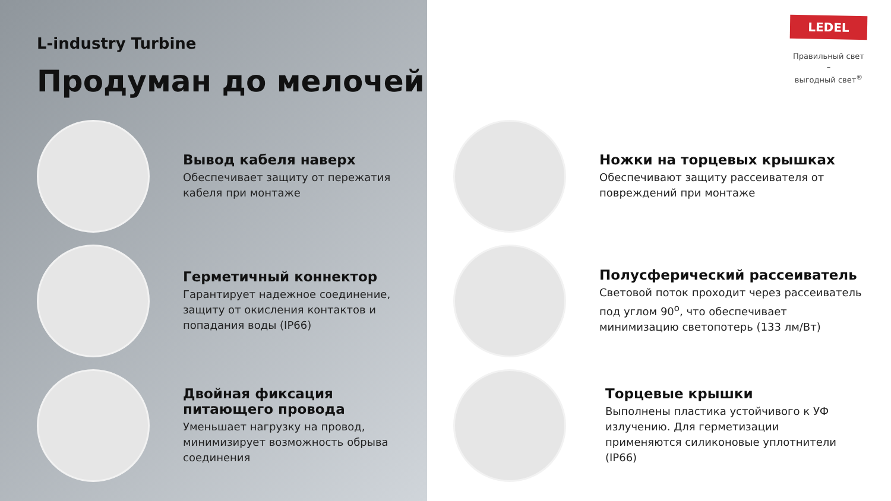L-industry Turbine
Продуман до мелочей
Вывод кабеля наверх
Обеспечивает защиту от пережатия кабеля при монтаже
Герметичный коннектор
Гарантирует надежное соединение, защиту от окисления контактов и попадания воды (IP66)
Двойная фиксация питающего провода
Уменьшает нагрузку на провод, минимизирует возможность обрыва соединения
LEDEL
Правильный свет –
выгодный свет<sup>®</sup>
Ножки на торцевых крышках
Обеспечивают защиту рассеивателя от повреждений при монтаже
Полусферический рассеиватель
Световой поток проходит через рассеиватель под углом 90<sup>о</sup>, что обеспечивает минимизацию светопотерь (133 лм/Вт)
Торцевые крышки
Выполнены пластика устойчивого к УФ излучению. Для герметизации применяются силиконовые уплотнители (IP66)